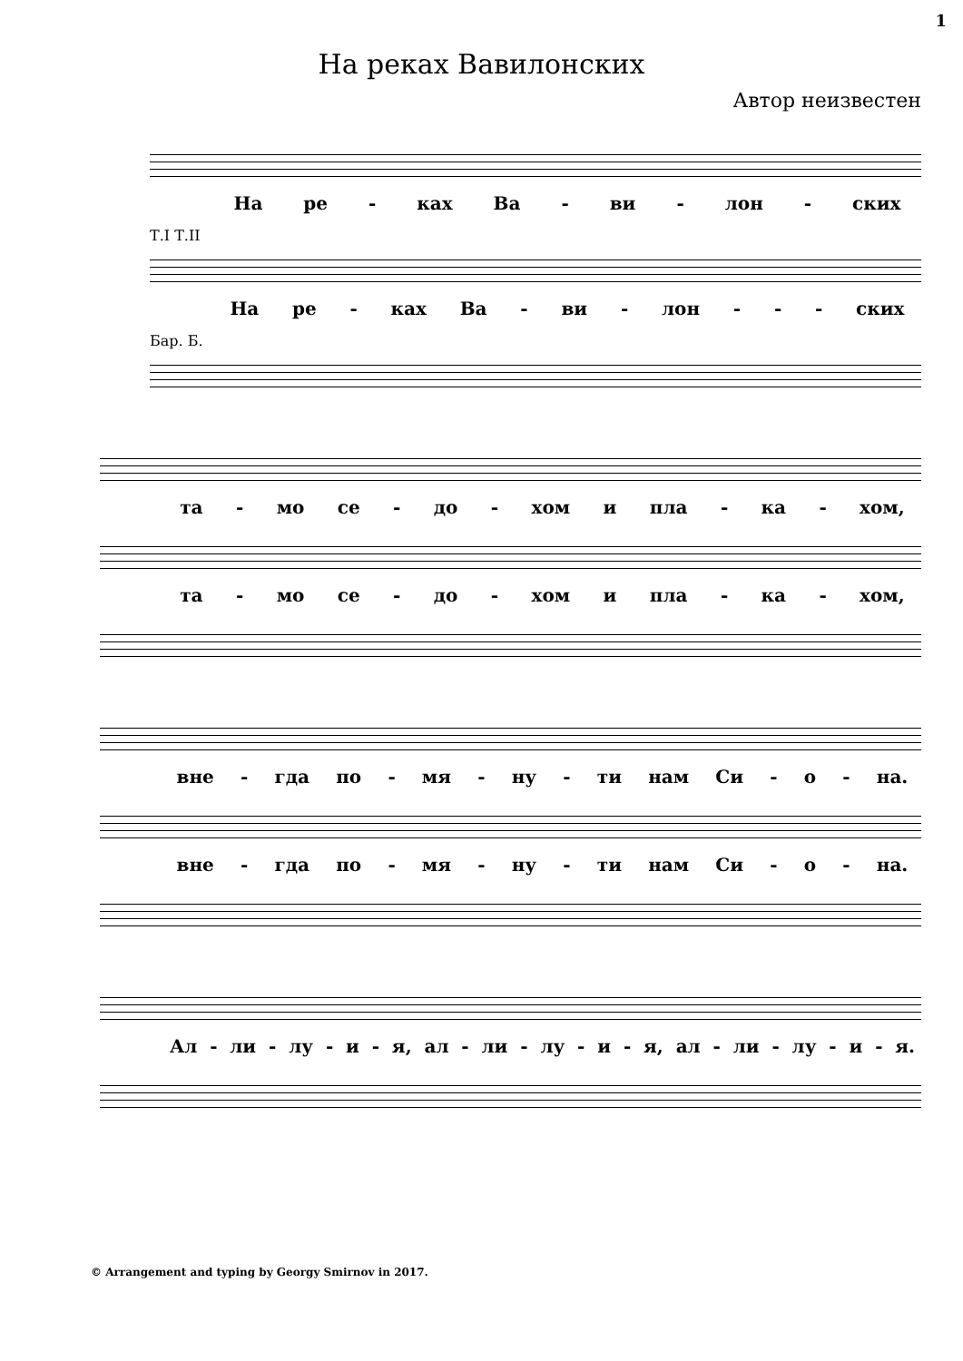1
На реках Вавилонских
Автор неизвестен
На ре - ках Ва - ви - лон - ских
Т.I Т.II
На ре - ках Ва - ви - лон - - - ских
Бар. Б.
та - мо се - до - хом и пла - ка - хом,
та - мо се - до - хом и пла - ка - хом,
вне - гда по - мя - ну - ти нам Си - о - на.
вне - гда по - мя - ну - ти нам Си - о - на.
Ал - ли - лу - и - я, ал - ли - лу - и - я, ал - ли - лу - и - я.
© Arrangement and typing by Georgy Smirnov in 2017.